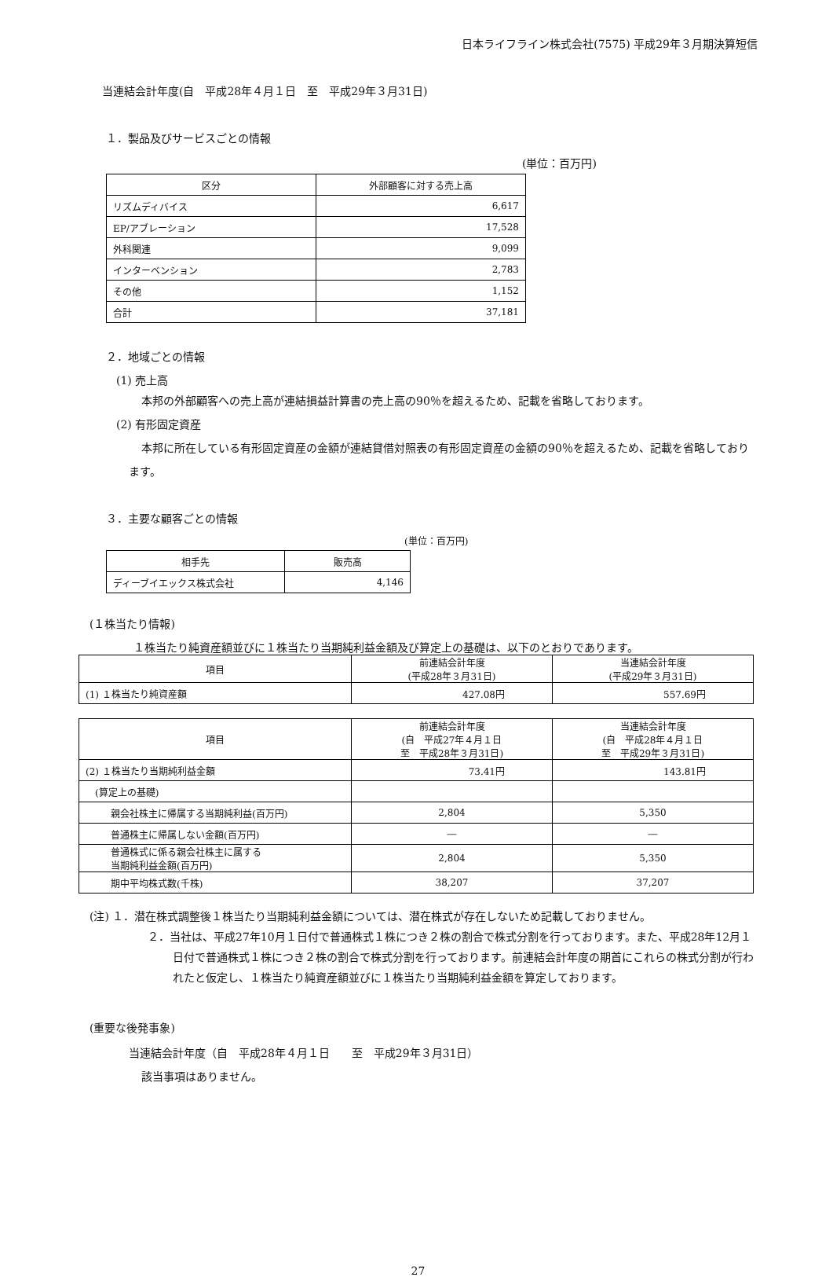日本ライフライン株式会社(7575) 平成29年３月期決算短信
当連結会計年度(自　平成28年４月１日　至　平成29年３月31日)
１．製品及びサービスごとの情報
(単位：百万円)
| 区分 | 外部顧客に対する売上高 |
| --- | --- |
| リズムディバイス | 6,617 |
| EP/アブレーション | 17,528 |
| 外科関連 | 9,099 |
| インターベンション | 2,783 |
| その他 | 1,152 |
| 合計 | 37,181 |
２．地域ごとの情報
(1) 売上高
本邦の外部顧客への売上高が連結損益計算書の売上高の90％を超えるため、記載を省略しております。
(2) 有形固定資産
本邦に所在している有形固定資産の金額が連結貸借対照表の有形固定資産の金額の90％を超えるため、記載を省略しております。
３．主要な顧客ごとの情報
(単位：百万円)
| 相手先 | 販売高 |
| --- | --- |
| ディーブイエックス株式会社 | 4,146 |
(１株当たり情報)
１株当たり純資産額並びに１株当たり当期純利益金額及び算定上の基礎は、以下のとおりであります。
| 項目 | 前連結会計年度 (平成28年３月31日) | 当連結会計年度 (平成29年３月31日) |
| --- | --- | --- |
| (1) １株当たり純資産額 | 427.08円 | 557.69円 |
| 項目 | 前連結会計年度 (自 平成27年４月１日 至 平成28年３月31日) | 当連結会計年度 (自 平成28年４月１日 至 平成29年３月31日) |
| --- | --- | --- |
| (2) １株当たり当期純利益金額 | 73.41円 | 143.81円 |
| (算定上の基礎) | | |
| 親会社株主に帰属する当期純利益(百万円) | 2,804 | 5,350 |
| 普通株主に帰属しない金額(百万円) | ― | ― |
| 普通株式に係る親会社株主に属する 当期純利益金額(百万円) | 2,804 | 5,350 |
| 期中平均株式数(千株) | 38,207 | 37,207 |
(注) １．潜在株式調整後１株当たり当期純利益金額については、潜在株式が存在しないため記載しておりません。
２．当社は、平成27年10月１日付で普通株式１株につき２株の割合で株式分割を行っております。また、平成28年12月１日付で普通株式１株につき２株の割合で株式分割を行っております。前連結会計年度の期首にこれらの株式分割が行われたと仮定し、１株当たり純資産額並びに１株当たり当期純利益金額を算定しております。
(重要な後発事象)
当連結会計年度（自　平成28年４月１日　　至　平成29年３月31日）
該当事項はありません。
27